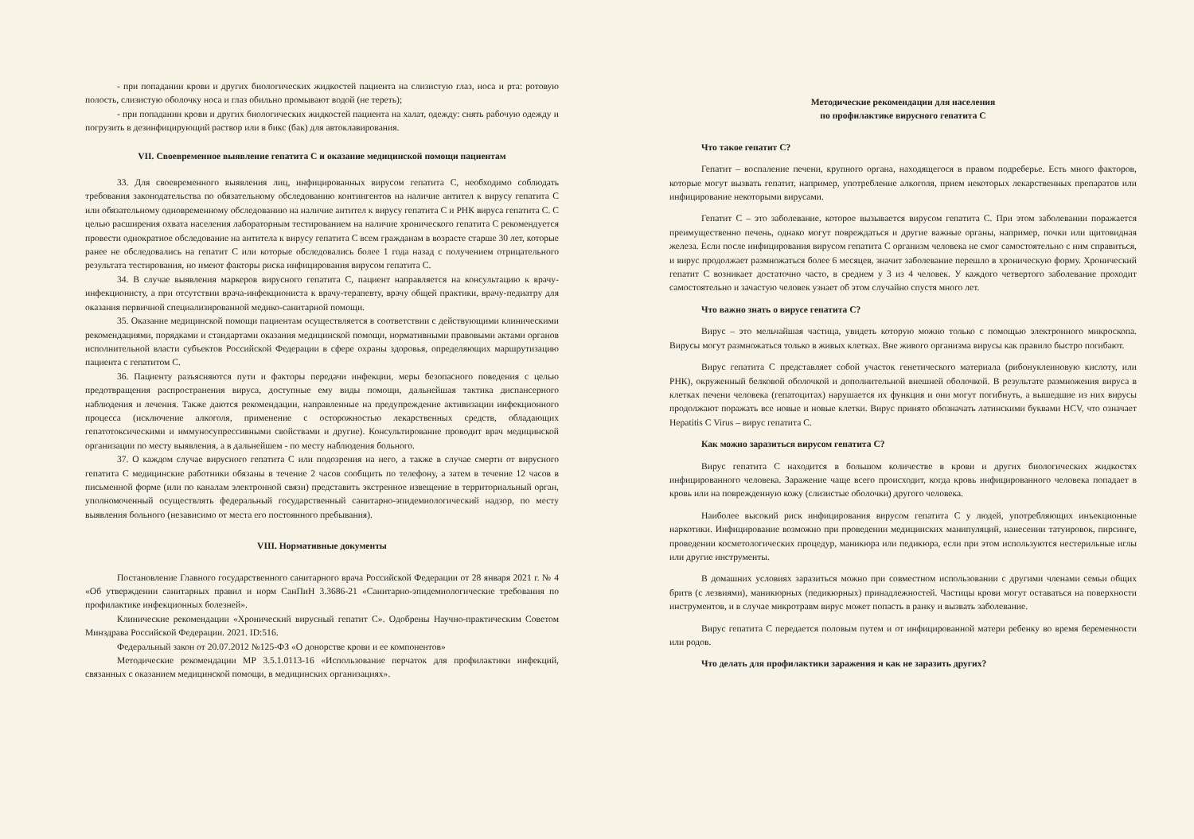- при попадании крови и других биологических жидкостей пациента на слизистую глаз, носа и рта: ротовую полость, слизистую оболочку носа и глаз обильно промывают водой (не тереть);
- при попадании крови и других биологических жидкостей пациента на халат, одежду: снять рабочую одежду и погрузить в дезинфицирующий раствор или в бикс (бак) для автоклавирования.
VII. Своевременное выявление гепатита С и оказание медицинской помощи пациентам
33. Для своевременного выявления лиц, инфицированных вирусом гепатита С, необходимо соблюдать требования законодательства по обязательному обследованию контингентов на наличие антител к вирусу гепатита С или обязательному одновременному обследованию на наличие антител к вирусу гепатита С и РНК вируса гепатита С. С целью расширения охвата населения лабораторным тестированием на наличие хронического гепатита С рекомендуется провести однократное обследование на антитела к вирусу гепатита С всем гражданам в возрасте старше 30 лет, которые ранее не обследовались на гепатит С или которые обследовались более 1 года назад с получением отрицательного результата тестирования, но имеют факторы риска инфицирования вирусом гепатита С.
34. В случае выявления маркеров вирусного гепатита С, пациент направляется на консультацию к врачу-инфекционисту, а при отсутствии врача-инфекциониста к врачу-терапевту, врачу общей практики, врачу-педиатру для оказания первичной специализированной медико-санитарной помощи.
35. Оказание медицинской помощи пациентам осуществляется в соответствии с действующими клиническими рекомендациями, порядками и стандартами оказания медицинской помощи, нормативными правовыми актами органов исполнительной власти субъектов Российской Федерации в сфере охраны здоровья, определяющих маршрутизацию пациента с гепатитом С.
36. Пациенту разъясняются пути и факторы передачи инфекции, меры безопасного поведения с целью предотвращения распространения вируса, доступные ему виды помощи, дальнейшая тактика диспансерного наблюдения и лечения. Также даются рекомендации, направленные на предупреждение активизации инфекционного процесса (исключение алкоголя, применение с осторожностью лекарственных средств, обладающих гепатотоксическими и иммуносупрессивными свойствами и другие). Консультирование проводит врач медицинской организации по месту выявления, а в дальнейшем - по месту наблюдения больного.
37. О каждом случае вирусного гепатита С или подозрения на него, а также в случае смерти от вирусного гепатита С медицинские работники обязаны в течение 2 часов сообщить по телефону, а затем в течение 12 часов в письменной форме (или по каналам электронной связи) представить экстренное извещение в территориальный орган, уполномоченный осуществлять федеральный государственный санитарно-эпидемиологический надзор, по месту выявления больного (независимо от места его постоянного пребывания).
VIII. Нормативные документы
Постановление Главного государственного санитарного врача Российской Федерации от 28 января 2021 г. № 4 «Об утверждении санитарных правил и норм СанПиН 3.3686-21 «Санитарно-эпидемиологические требования по профилактике инфекционных болезней».
Клинические рекомендации «Хронический вирусный гепатит С». Одобрены Научно-практическим Советом Минздрава Российской Федерации. 2021. ID:516.
Федеральный закон от 20.07.2012 №125-ФЗ «О донорстве крови и ее компонентов»
Методические рекомендации МР 3.5.1.0113-16 «Использование перчаток для профилактики инфекций, связанных с оказанием медицинской помощи, в медицинских организациях».
Методические рекомендации для населения
по профилактике вирусного гепатита С
Что такое гепатит С?
Гепатит – воспаление печени, крупного органа, находящегося в правом подреберье. Есть много факторов, которые могут вызвать гепатит, например, употребление алкоголя, прием некоторых лекарственных препаратов или инфицирование некоторыми вирусами.
Гепатит С – это заболевание, которое вызывается вирусом гепатита С. При этом заболевании поражается преимущественно печень, однако могут повреждаться и другие важные органы, например, почки или щитовидная железа. Если после инфицирования вирусом гепатита С организм человека не смог самостоятельно с ним справиться, и вирус продолжает размножаться более 6 месяцев, значит заболевание перешло в хроническую форму. Хронический гепатит С возникает достаточно часто, в среднем у 3 из 4 человек. У каждого четвертого заболевание проходит самостоятельно и зачастую человек узнает об этом случайно спустя много лет.
Что важно знать о вирусе гепатита С?
Вирус – это мельчайшая частица, увидеть которую можно только с помощью электронного микроскопа. Вирусы могут размножаться только в живых клетках. Вне живого организма вирусы как правило быстро погибают.
Вирус гепатита С представляет собой участок генетического материала (рибонуклеиновую кислоту, или РНК), окруженный белковой оболочкой и дополнительной внешней оболочкой. В результате размножения вируса в клетках печени человека (гепатоцитах) нарушается их функция и они могут погибнуть, а вышедшие из них вирусы продолжают поражать все новые и новые клетки. Вирус принято обозначать латинскими буквами HCV, что означает Hepatitis C Virus – вирус гепатита С.
Как можно заразиться вирусом гепатита С?
Вирус гепатита С находится в большом количестве в крови и других биологических жидкостях инфицированного человека. Заражение чаще всего происходит, когда кровь инфицированного человека попадает в кровь или на поврежденную кожу (слизистые оболочки) другого человека.
Наиболее высокий риск инфицирования вирусом гепатита С у людей, употребляющих инъекционные наркотики. Инфицирование возможно при проведении медицинских манипуляций, нанесении татуировок, пирсинге, проведении косметологических процедур, маникюра или педикюра, если при этом используются нестерильные иглы или другие инструменты.
В домашних условиях заразиться можно при совместном использовании с другими членами семьи общих бритв (с лезвиями), маникюрных (педикюрных) принадлежностей. Частицы крови могут оставаться на поверхности инструментов, и в случае микротравм вирус может попасть в ранку и вызвать заболевание.
Вирус гепатита С передается половым путем и от инфицированной матери ребенку во время беременности или родов.
Что делать для профилактики заражения и как не заразить других?